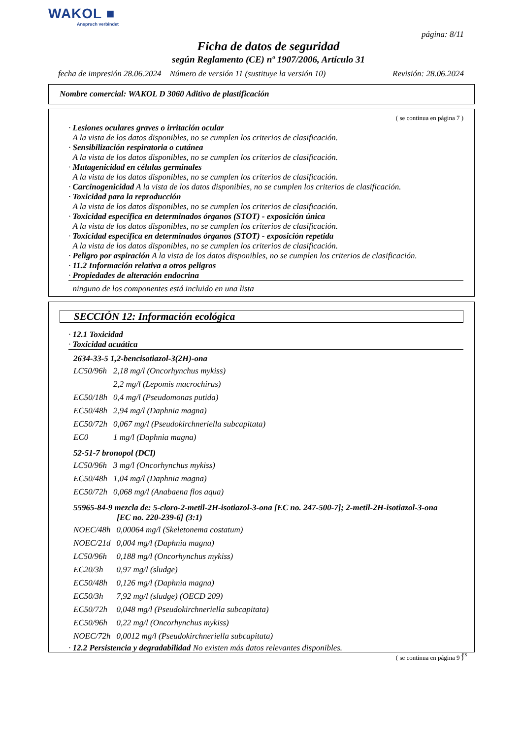WAKOL ■
Anspruch verbindet
página: 8/11
Ficha de datos de seguridad
según Reglamento (CE) nº 1907/2006, Artículo 31
fecha de impresión 28.06.2024 Número de versión 11 (sustituye la versión 10) Revisión: 28.06.2024
Nombre comercial: WAKOL D 3060 Aditivo de plastificación
( se continua en página 7 )
· Lesiones oculares graves o irritación ocular
A la vista de los datos disponibles, no se cumplen los criterios de clasificación.
· Sensibilización respiratoria o cutánea
A la vista de los datos disponibles, no se cumplen los criterios de clasificación.
· Mutagenicidad en células germinales
A la vista de los datos disponibles, no se cumplen los criterios de clasificación.
· Carcinogenicidad A la vista de los datos disponibles, no se cumplen los criterios de clasificación.
· Toxicidad para la reproducción
A la vista de los datos disponibles, no se cumplen los criterios de clasificación.
· Toxicidad específica en determinados órganos (STOT) - exposición única
A la vista de los datos disponibles, no se cumplen los criterios de clasificación.
· Toxicidad específica en determinados órganos (STOT) - exposición repetida
A la vista de los datos disponibles, no se cumplen los criterios de clasificación.
· Peligro por aspiración A la vista de los datos disponibles, no se cumplen los criterios de clasificación.
· 11.2 Información relativa a otros peligros
· Propiedades de alteración endocrina
ninguno de los componentes está incluido en una lista
SECCIÓN 12: Información ecológica
· 12.1 Toxicidad
· Toxicidad acuática
2634-33-5 1,2-bencisotiazol-3(2H)-ona
| LC50/96h | 2,18 mg/l (Oncorhynchus mykiss) |
| | 2,2 mg/l (Lepomis macrochirus) |
| EC50/18h | 0,4 mg/l (Pseudomonas putida) |
| EC50/48h | 2,94 mg/l (Daphnia magna) |
| EC50/72h | 0,067 mg/l (Pseudokirchneriella subcapitata) |
| EC0 | 1 mg/l (Daphnia magna) |
52-51-7 bronopol (DCI)
| LC50/96h | 3 mg/l (Oncorhynchus mykiss) |
| EC50/48h | 1,04 mg/l (Daphnia magna) |
| EC50/72h | 0,068 mg/l (Anabaena flos aqua) |
55965-84-9 mezcla de: 5-cloro-2-metil-2H-isotiazol-3-ona [EC no. 247-500-7]; 2-metil-2H-isotiazol-3-ona
[EC no. 220-239-6] (3:1)
| NOEC/48h | 0,00064 mg/l (Skeletonema costatum) |
| NOEC/21d | 0,004 mg/l (Daphnia magna) |
| LC50/96h | 0,188 mg/l (Oncorhynchus mykiss) |
| EC20/3h | 0,97 mg/l (sludge) |
| EC50/48h | 0,126 mg/l (Daphnia magna) |
| EC50/3h | 7,92 mg/l (sludge) (OECD 209) |
| EC50/72h | 0,048 mg/l (Pseudokirchneriella subcapitata) |
| EC50/96h | 0,22 mg/l (Oncorhynchus mykiss) |
| NOEC/72h | 0,0012 mg/l (Pseudokirchneriella subcapitata) |
· 12.2 Persistencia y degradabilidad No existen más datos relevantes disponibles.
( se continua en página 9 )
ES